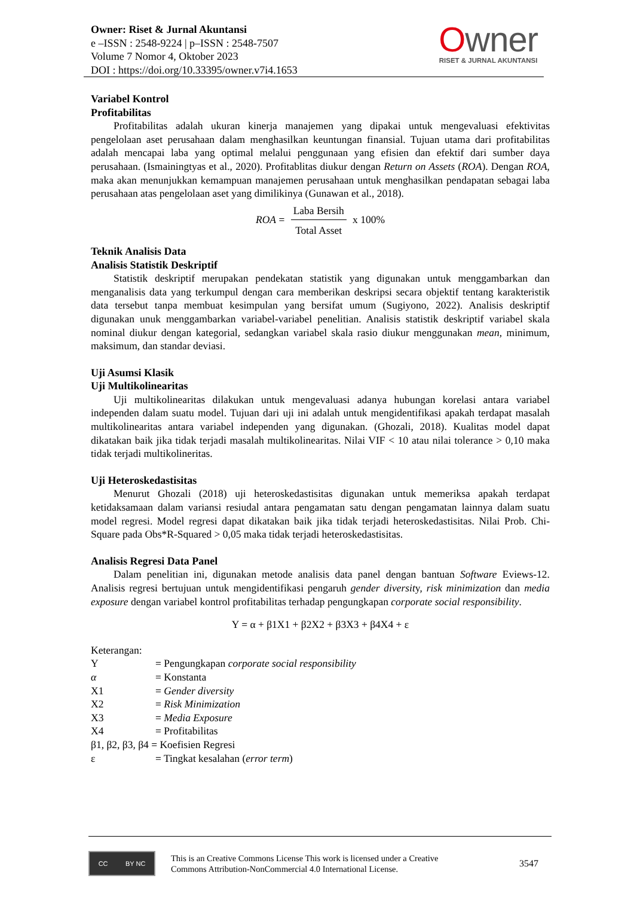Owner: Riset & Jurnal Akuntansi
e –ISSN : 2548-9224 | p–ISSN : 2548-7507
Volume 7 Nomor 4, Oktober 2023
DOI : https://doi.org/10.33395/owner.v7i4.1653
Owner
RISET & JURNAL AKUNTANSI
Variabel Kontrol
Profitabilitas
Profitabilitas adalah ukuran kinerja manajemen yang dipakai untuk mengevaluasi efektivitas pengelolaan aset perusahaan dalam menghasilkan keuntungan finansial. Tujuan utama dari profitabilitas adalah mencapai laba yang optimal melalui penggunaan yang efisien dan efektif dari sumber daya perusahaan. (Ismainingtyas et al., 2020). Profitablitas diukur dengan Return on Assets (ROA). Dengan ROA, maka akan menunjukkan kemampuan manajemen perusahaan untuk menghasilkan pendapatan sebagai laba perusahaan atas pengelolaan aset yang dimilikinya (Gunawan et al., 2018).
ROA =
Laba Bersih
Total Asset
x 100%
Teknik Analisis Data
Analisis Statistik Deskriptif
Statistik deskriptif merupakan pendekatan statistik yang digunakan untuk menggambarkan dan menganalisis data yang terkumpul dengan cara memberikan deskripsi secara objektif tentang karakteristik data tersebut tanpa membuat kesimpulan yang bersifat umum (Sugiyono, 2022). Analisis deskriptif digunakan unuk menggambarkan variabel-variabel penelitian. Analisis statistik deskriptif variabel skala nominal diukur dengan kategorial, sedangkan variabel skala rasio diukur menggunakan mean, minimum, maksimum, dan standar deviasi.
Uji Asumsi Klasik
Uji Multikolinearitas
Uji multikolinearitas dilakukan untuk mengevaluasi adanya hubungan korelasi antara variabel independen dalam suatu model. Tujuan dari uji ini adalah untuk mengidentifikasi apakah terdapat masalah multikolinearitas antara variabel independen yang digunakan. (Ghozali, 2018). Kualitas model dapat dikatakan baik jika tidak terjadi masalah multikolinearitas. Nilai VIF < 10 atau nilai tolerance > 0,10 maka tidak terjadi multikolineritas.
Uji Heteroskedastisitas
Menurut Ghozali (2018) uji heteroskedastisitas digunakan untuk memeriksa apakah terdapat ketidaksamaan dalam variansi resiudal antara pengamatan satu dengan pengamatan lainnya dalam suatu model regresi. Model regresi dapat dikatakan baik jika tidak terjadi heteroskedastisitas. Nilai Prob. Chi-Square pada Obs*R-Squared > 0,05 maka tidak terjadi heteroskedastisitas.
Analisis Regresi Data Panel
Dalam penelitian ini, digunakan metode analisis data panel dengan bantuan Software Eviews-12. Analisis regresi bertujuan untuk mengidentifikasi pengaruh gender diversity, risk minimization dan media exposure dengan variabel kontrol profitabilitas terhadap pengungkapan corporate social responsibility.
Y = α + β1X1 + β2X2 + β3X3 + β4X4 + ε
Keterangan:
| Y | = Pengungkapan corporate social responsibility |
| α | = Konstanta |
| X1 | = Gender diversity |
| X2 | = Risk Minimization |
| X3 | = Media Exposure |
| X4 | = Profitabilitas |
| β1, β2, β3, β4 = Koefisien Regresi | |
| ε | = Tingkat kesalahan ( error term ) |
CC BY NC
This is an Creative Commons License This work is licensed under a Creative
Commons Attribution-NonCommercial 4.0 International License.
3547